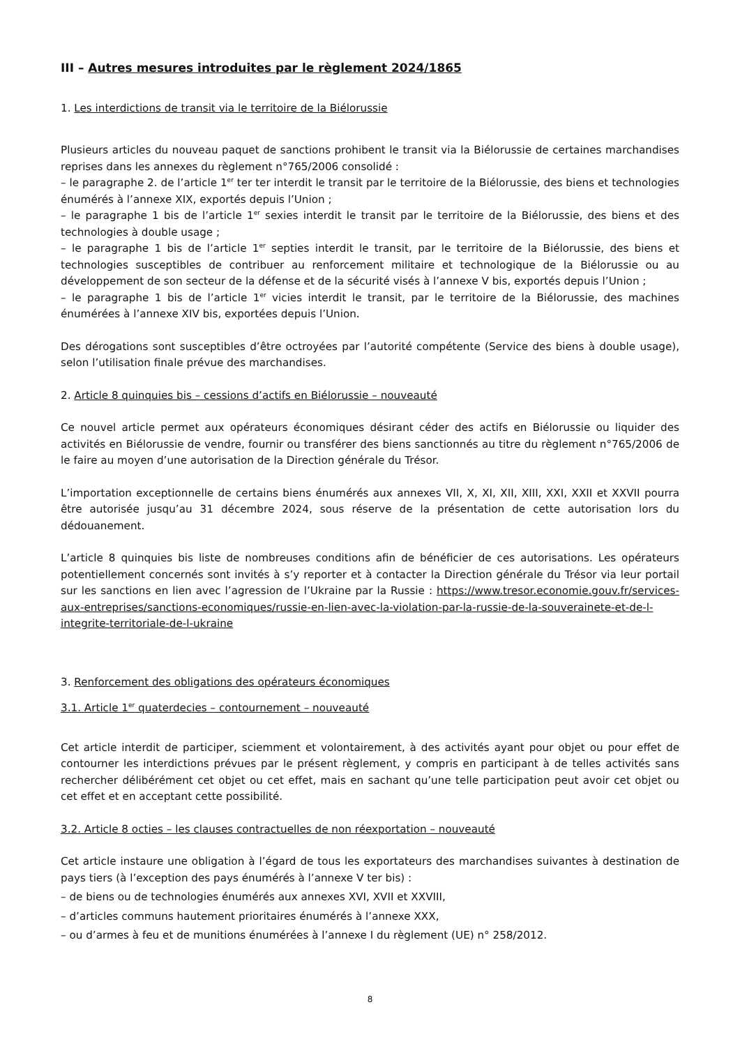III – Autres mesures introduites par le règlement 2024/1865
1. Les interdictions de transit via le territoire de la Biélorussie
Plusieurs articles du nouveau paquet de sanctions prohibent le transit via la Biélorussie de certaines marchandises reprises dans les annexes du règlement n°765/2006 consolidé :
– le paragraphe 2. de l’article 1<sup>er</sup> ter ter interdit le transit par le territoire de la Biélorussie, des biens et technologies énumérés à l’annexe XIX, exportés depuis l’Union ;
– le paragraphe 1 bis de l’article 1<sup>er</sup> sexies interdit le transit par le territoire de la Biélorussie, des biens et des technologies à double usage ;
– le paragraphe 1 bis de l’article 1<sup>er</sup> septies interdit le transit, par le territoire de la Biélorussie, des biens et technologies susceptibles de contribuer au renforcement militaire et technologique de la Biélorussie ou au développement de son secteur de la défense et de la sécurité visés à l’annexe V bis, exportés depuis l’Union ;
– le paragraphe 1 bis de l’article 1<sup>er</sup> vicies interdit le transit, par le territoire de la Biélorussie, des machines énumérées à l’annexe XIV bis, exportées depuis l’Union.
Des dérogations sont susceptibles d’être octroyées par l’autorité compétente (Service des biens à double usage), selon l’utilisation finale prévue des marchandises.
2. Article 8 quinquies bis – cessions d’actifs en Biélorussie – nouveauté
Ce nouvel article permet aux opérateurs économiques désirant céder des actifs en Biélorussie ou liquider des activités en Biélorussie de vendre, fournir ou transférer des biens sanctionnés au titre du règlement n°765/2006 de le faire au moyen d’une autorisation de la Direction générale du Trésor.
L’importation exceptionnelle de certains biens énumérés aux annexes VII, X, XI, XII, XIII, XXI, XXII et XXVII pourra être autorisée jusqu’au 31 décembre 2024, sous réserve de la présentation de cette autorisation lors du dédouanement.
L’article 8 quinquies bis liste de nombreuses conditions afin de bénéficier de ces autorisations. Les opérateurs potentiellement concernés sont invités à s’y reporter et à contacter la Direction générale du Trésor via leur portail sur les sanctions en lien avec l’agression de l’Ukraine par la Russie : https://www.tresor.economie.gouv.fr/services-aux-entreprises/sanctions-economiques/russie-en-lien-avec-la-violation-par-la-russie-de-la-souverainete-et-de-l-integrite-territoriale-de-l-ukraine
3. Renforcement des obligations des opérateurs économiques
3.1. Article 1<sup>er</sup> quaterdecies – contournement – nouveauté
Cet article interdit de participer, sciemment et volontairement, à des activités ayant pour objet ou pour effet de contourner les interdictions prévues par le présent règlement, y compris en participant à de telles activités sans rechercher délibérément cet objet ou cet effet, mais en sachant qu’une telle participation peut avoir cet objet ou cet effet et en acceptant cette possibilité.
3.2. Article 8 octies – les clauses contractuelles de non réexportation – nouveauté
Cet article instaure une obligation à l’égard de tous les exportateurs des marchandises suivantes à destination de pays tiers (à l’exception des pays énumérés à l’annexe V ter bis) :
– de biens ou de technologies énumérés aux annexes XVI, XVII et XXVIII,
– d’articles communs hautement prioritaires énumérés à l’annexe XXX,
– ou d’armes à feu et de munitions énumérées à l’annexe I du règlement (UE) n° 258/2012.
8